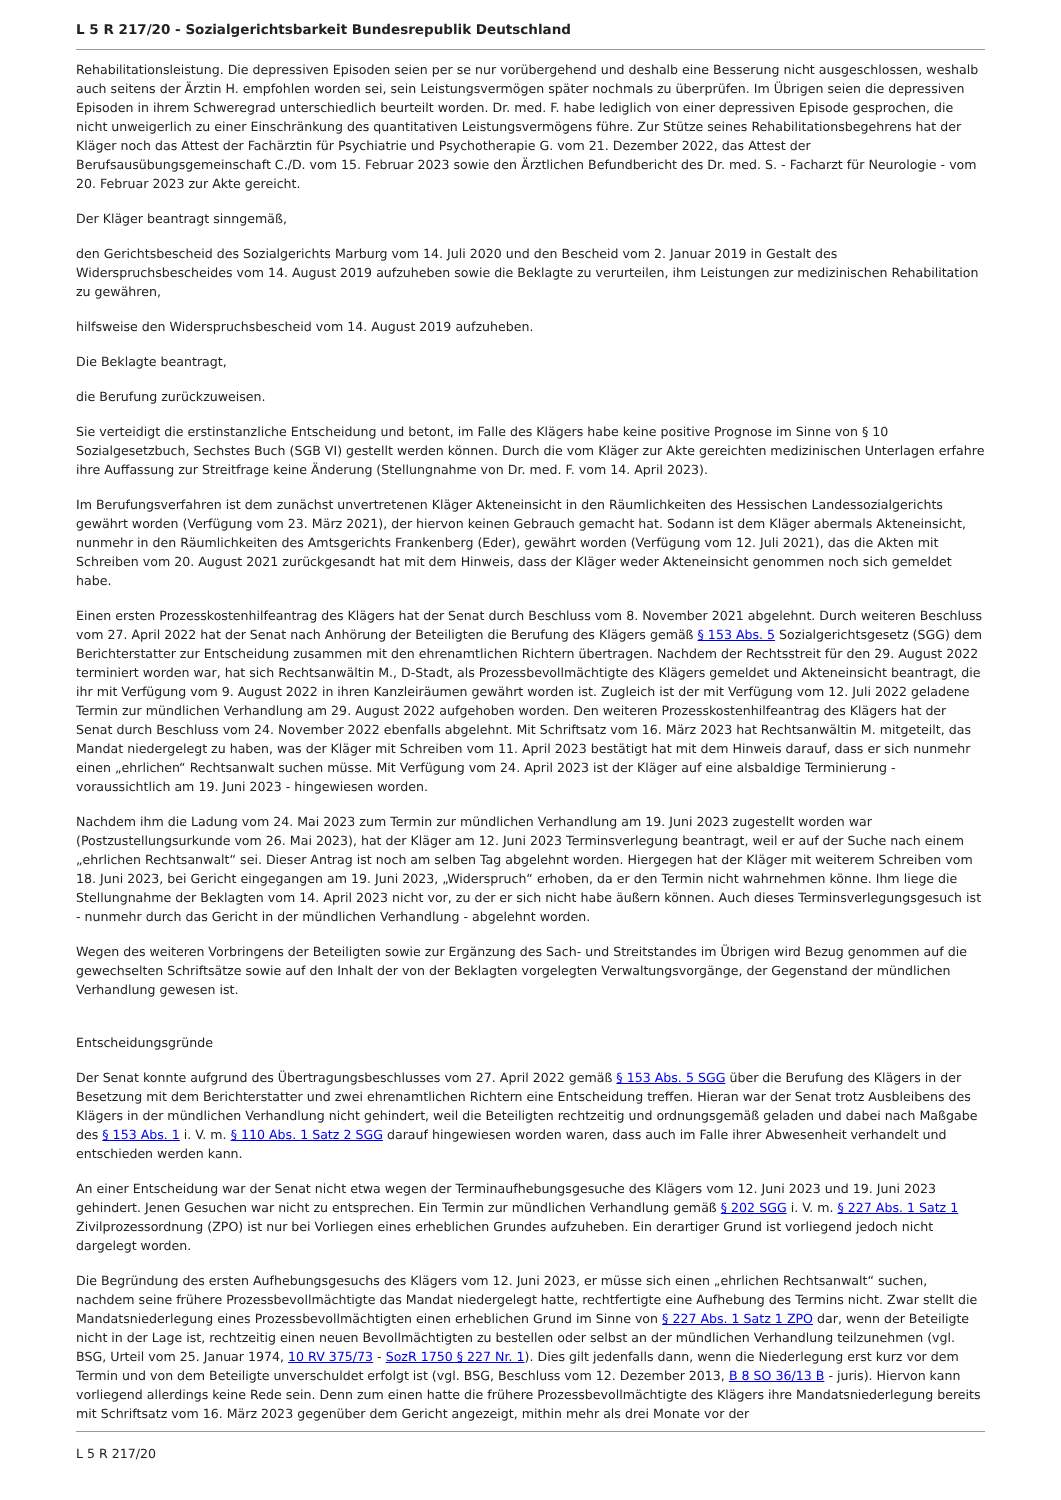L 5 R 217/20 - Sozialgerichtsbarkeit Bundesrepublik Deutschland
Rehabilitationsleistung. Die depressiven Episoden seien per se nur vorübergehend und deshalb eine Besserung nicht ausgeschlossen, weshalb auch seitens der Ärztin H. empfohlen worden sei, sein Leistungsvermögen später nochmals zu überprüfen. Im Übrigen seien die depressiven Episoden in ihrem Schweregrad unterschiedlich beurteilt worden. Dr. med. F. habe lediglich von einer depressiven Episode gesprochen, die nicht unweigerlich zu einer Einschränkung des quantitativen Leistungsvermögens führe. Zur Stütze seines Rehabilitationsbegehrens hat der Kläger noch das Attest der Fachärztin für Psychiatrie und Psychotherapie G. vom 21. Dezember 2022, das Attest der Berufsausübungsgemeinschaft C./D. vom 15. Februar 2023 sowie den Ärztlichen Befundbericht des Dr. med. S. - Facharzt für Neurologie - vom 20. Februar 2023 zur Akte gereicht.
Der Kläger beantragt sinngemäß,
den Gerichtsbescheid des Sozialgerichts Marburg vom 14. Juli 2020 und den Bescheid vom 2. Januar 2019 in Gestalt des Widerspruchsbescheides vom 14. August 2019 aufzuheben sowie die Beklagte zu verurteilen, ihm Leistungen zur medizinischen Rehabilitation zu gewähren,
hilfsweise den Widerspruchsbescheid vom 14. August 2019 aufzuheben.
Die Beklagte beantragt,
die Berufung zurückzuweisen.
Sie verteidigt die erstinstanzliche Entscheidung und betont, im Falle des Klägers habe keine positive Prognose im Sinne von § 10 Sozialgesetzbuch, Sechstes Buch (SGB VI) gestellt werden können. Durch die vom Kläger zur Akte gereichten medizinischen Unterlagen erfahre ihre Auffassung zur Streitfrage keine Änderung (Stellungnahme von Dr. med. F. vom 14. April 2023).
Im Berufungsverfahren ist dem zunächst unvertretenen Kläger Akteneinsicht in den Räumlichkeiten des Hessischen Landessozialgerichts gewährt worden (Verfügung vom 23. März 2021), der hiervon keinen Gebrauch gemacht hat. Sodann ist dem Kläger abermals Akteneinsicht, nunmehr in den Räumlichkeiten des Amtsgerichts Frankenberg (Eder), gewährt worden (Verfügung vom 12. Juli 2021), das die Akten mit Schreiben vom 20. August 2021 zurückgesandt hat mit dem Hinweis, dass der Kläger weder Akteneinsicht genommen noch sich gemeldet habe.
Einen ersten Prozesskostenhilfeantrag des Klägers hat der Senat durch Beschluss vom 8. November 2021 abgelehnt. Durch weiteren Beschluss vom 27. April 2022 hat der Senat nach Anhörung der Beteiligten die Berufung des Klägers gemäß § 153 Abs. 5 Sozialgerichtsgesetz (SGG) dem Berichterstatter zur Entscheidung zusammen mit den ehrenamtlichen Richtern übertragen. Nachdem der Rechtsstreit für den 29. August 2022 terminiert worden war, hat sich Rechtsanwältin M., D-Stadt, als Prozessbevollmächtigte des Klägers gemeldet und Akteneinsicht beantragt, die ihr mit Verfügung vom 9. August 2022 in ihren Kanzleiräumen gewährt worden ist. Zugleich ist der mit Verfügung vom 12. Juli 2022 geladene Termin zur mündlichen Verhandlung am 29. August 2022 aufgehoben worden. Den weiteren Prozesskostenhilfeantrag des Klägers hat der Senat durch Beschluss vom 24. November 2022 ebenfalls abgelehnt. Mit Schriftsatz vom 16. März 2023 hat Rechtsanwältin M. mitgeteilt, das Mandat niedergelegt zu haben, was der Kläger mit Schreiben vom 11. April 2023 bestätigt hat mit dem Hinweis darauf, dass er sich nunmehr einen „ehrlichen“ Rechtsanwalt suchen müsse. Mit Verfügung vom 24. April 2023 ist der Kläger auf eine alsbaldige Terminierung - voraussichtlich am 19. Juni 2023 - hingewiesen worden.
Nachdem ihm die Ladung vom 24. Mai 2023 zum Termin zur mündlichen Verhandlung am 19. Juni 2023 zugestellt worden war (Postzustellungsurkunde vom 26. Mai 2023), hat der Kläger am 12. Juni 2023 Terminsverlegung beantragt, weil er auf der Suche nach einem „ehrlichen Rechtsanwalt“ sei. Dieser Antrag ist noch am selben Tag abgelehnt worden. Hiergegen hat der Kläger mit weiterem Schreiben vom 18. Juni 2023, bei Gericht eingegangen am 19. Juni 2023, „Widerspruch“ erhoben, da er den Termin nicht wahrnehmen könne. Ihm liege die Stellungnahme der Beklagten vom 14. April 2023 nicht vor, zu der er sich nicht habe äußern können. Auch dieses Terminsverlegungsgesuch ist - nunmehr durch das Gericht in der mündlichen Verhandlung - abgelehnt worden.
Wegen des weiteren Vorbringens der Beteiligten sowie zur Ergänzung des Sach- und Streitstandes im Übrigen wird Bezug genommen auf die gewechselten Schriftsätze sowie auf den Inhalt der von der Beklagten vorgelegten Verwaltungsvorgänge, der Gegenstand der mündlichen Verhandlung gewesen ist.
Entscheidungsgründe
Der Senat konnte aufgrund des Übertragungsbeschlusses vom 27. April 2022 gemäß § 153 Abs. 5 SGG über die Berufung des Klägers in der Besetzung mit dem Berichterstatter und zwei ehrenamtlichen Richtern eine Entscheidung treffen. Hieran war der Senat trotz Ausbleibens des Klägers in der mündlichen Verhandlung nicht gehindert, weil die Beteiligten rechtzeitig und ordnungsgemäß geladen und dabei nach Maßgabe des § 153 Abs. 1 i. V. m. § 110 Abs. 1 Satz 2 SGG darauf hingewiesen worden waren, dass auch im Falle ihrer Abwesenheit verhandelt und entschieden werden kann.
An einer Entscheidung war der Senat nicht etwa wegen der Terminaufhebungsgesuche des Klägers vom 12. Juni 2023 und 19. Juni 2023 gehindert. Jenen Gesuchen war nicht zu entsprechen. Ein Termin zur mündlichen Verhandlung gemäß § 202 SGG i. V. m. § 227 Abs. 1 Satz 1 Zivilprozessordnung (ZPO) ist nur bei Vorliegen eines erheblichen Grundes aufzuheben. Ein derartiger Grund ist vorliegend jedoch nicht dargelegt worden.
Die Begründung des ersten Aufhebungsgesuchs des Klägers vom 12. Juni 2023, er müsse sich einen „ehrlichen Rechtsanwalt“ suchen, nachdem seine frühere Prozessbevollmächtigte das Mandat niedergelegt hatte, rechtfertigte eine Aufhebung des Termins nicht. Zwar stellt die Mandatsniederlegung eines Prozessbevollmächtigten einen erheblichen Grund im Sinne von § 227 Abs. 1 Satz 1 ZPO dar, wenn der Beteiligte nicht in der Lage ist, rechtzeitig einen neuen Bevollmächtigten zu bestellen oder selbst an der mündlichen Verhandlung teilzunehmen (vgl. BSG, Urteil vom 25. Januar 1974, 10 RV 375/73 - SozR 1750 § 227 Nr. 1). Dies gilt jedenfalls dann, wenn die Niederlegung erst kurz vor dem Termin und von dem Beteiligte unverschuldet erfolgt ist (vgl. BSG, Beschluss vom 12. Dezember 2013, B 8 SO 36/13 B - juris). Hiervon kann vorliegend allerdings keine Rede sein. Denn zum einen hatte die frühere Prozessbevollmächtigte des Klägers ihre Mandatsniederlegung bereits mit Schriftsatz vom 16. März 2023 gegenüber dem Gericht angezeigt, mithin mehr als drei Monate vor der
L 5 R 217/20